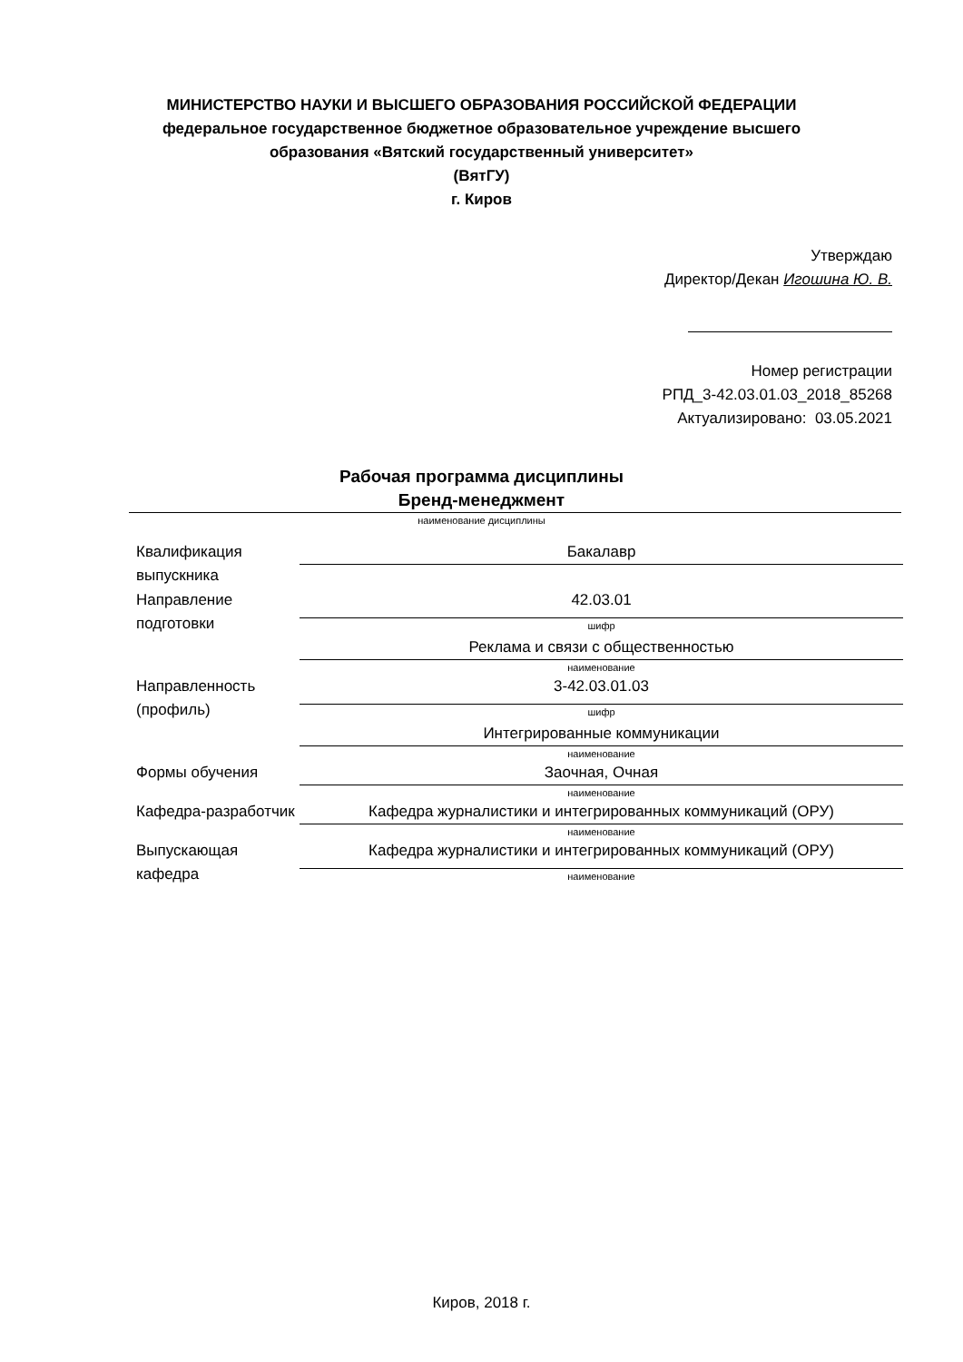МИНИСТЕРСТВО НАУКИ И ВЫСШЕГО ОБРАЗОВАНИЯ РОССИЙСКОЙ ФЕДЕРАЦИИ
федеральное государственное бюджетное образовательное учреждение высшего
образования «Вятский государственный университет»
(ВятГУ)
г. Киров
Утверждаю
Директор/Декан Игошина Ю. В.
Номер регистрации
РПД_3-42.03.01.03_2018_85268
Актуализировано: 03.05.2021
Рабочая программа дисциплины
Бренд-менеджмент
наименование дисциплины
| Квалификация выпускника | Бакалавр |
| Направление подготовки | 42.03.01 |
| | шифр |
| | Реклама и связи с общественностью |
| | наименование |
| Направленность (профиль) | 3-42.03.01.03 |
| | шифр |
| | Интегрированные коммуникации |
| | наименование |
| Формы обучения | Заочная, Очная |
| | наименование |
| Кафедра-разработчик | Кафедра журналистики и интегрированных коммуникаций (ОРУ) |
| | наименование |
| Выпускающая кафедра | Кафедра журналистики и интегрированных коммуникаций (ОРУ) |
| | наименование |
Киров, 2018 г.